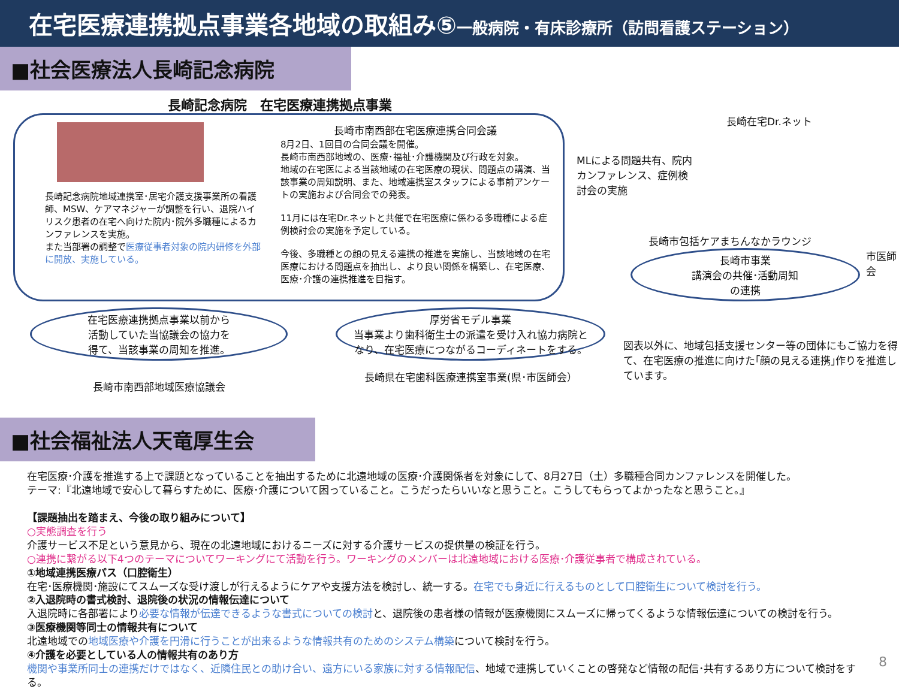在宅医療連携拠点事業各地域の取組み⑤一般病院・有床診療所（訪問看護ステーション）
■社会医療法人長崎記念病院
長崎記念病院　在宅医療連携拠点事業
長崎記念病院地域連携室･居宅介護支援事業所の看護師、MSW、ケアマネジャーが調整を行い、退院ハイリスク患者の在宅へ向けた院内･院外多職種によるカンファレンスを実施。
また当部署の調整で医療従事者対象の院内研修を外部に開放、実施している。
長崎市南西部在宅医療連携合同会議
8月2日、1回目の合同会議を開催。
長崎市南西部地域の、医療･福祉･介護機関及び行政を対象。
地域の在宅医による当該地域の在宅医療の現状、問題点の講演、当該事業の周知説明、また、地域連携室スタッフによる事前アンケートの実施および合同会での発表。
11月には在宅Dr.ネットと共催で在宅医療に係わる多職種による症例検討会の実施を予定している。
今後、多職種との顔の見える連携の推進を実施し、当該地域の在宅医療における問題点を抽出し、より良い関係を構築し、在宅医療、医療･介護の連携推進を目指す。
長崎在宅Dr.ネット
MLによる問題共有、院内カンファレンス、症例検討会の実施
長崎市包括ケアまちんなかラウンジ
長崎市事業
講演会の共催･活動周知
の連携
市医師会
在宅医療連携拠点事業以前から
活動していた当協議会の協力を
得て、当該事業の周知を推進。
長崎市南西部地域医療協議会
厚労省モデル事業
当事業より歯科衛生士の派遣を受け入れ協力病院となり、在宅医療につながるコーディネートをする。
長崎県在宅歯科医療連携室事業(県･市医師会）
図表以外に、地域包括支援センター等の団体にもご協力を得て、在宅医療の推進に向けた｢顔の見える連携｣作りを推進しています。
■社会福祉法人天竜厚生会
在宅医療･介護を推進する上で課題となっていることを抽出するために北遠地域の医療･介護関係者を対象にして、8月27日（土）多職種合同カンファレンスを開催した。
テーマ:『北遠地域で安心して暮らすために、医療･介護について困っていること。こうだったらいいなと思うこと。こうしてもらってよかったなと思うこと。』
【課題抽出を踏まえ、今後の取り組みについて】
○実態調査を行う
介護サービス不足という意見から、現在の北遠地域におけるニーズに対する介護サービスの提供量の検証を行う。
○連携に繋がる以下4つのテーマについてワーキングにて活動を行う。ワーキングのメンバーは北遠地域における医療･介護従事者で構成されている。
①地域連携医療パス（口腔衛生）
在宅･医療機関･施設にてスムーズな受け渡しが行えるようにケアや支援方法を検討し、統一する。在宅でも身近に行えるものとして口腔衛生について検討を行う。
②入退院時の書式検討、退院後の状況の情報伝達について
入退院時に各部署により必要な情報が伝達できるような書式についての検討と、退院後の患者様の情報が医療機関にスムーズに帰ってくるような情報伝達についての検討を行う。
③医療機関等同士の情報共有について
北遠地域での地域医療や介護を円滑に行うことが出来るような情報共有のためのシステム構築について検討を行う。
④介護を必要としている人の情報共有のあり方
機関や事業所同士の連携だけではなく、近隣住民との助け合い、遠方にいる家族に対する情報配信、地域で連携していくことの啓発など情報の配信･共有するあり方について検討をする。
8